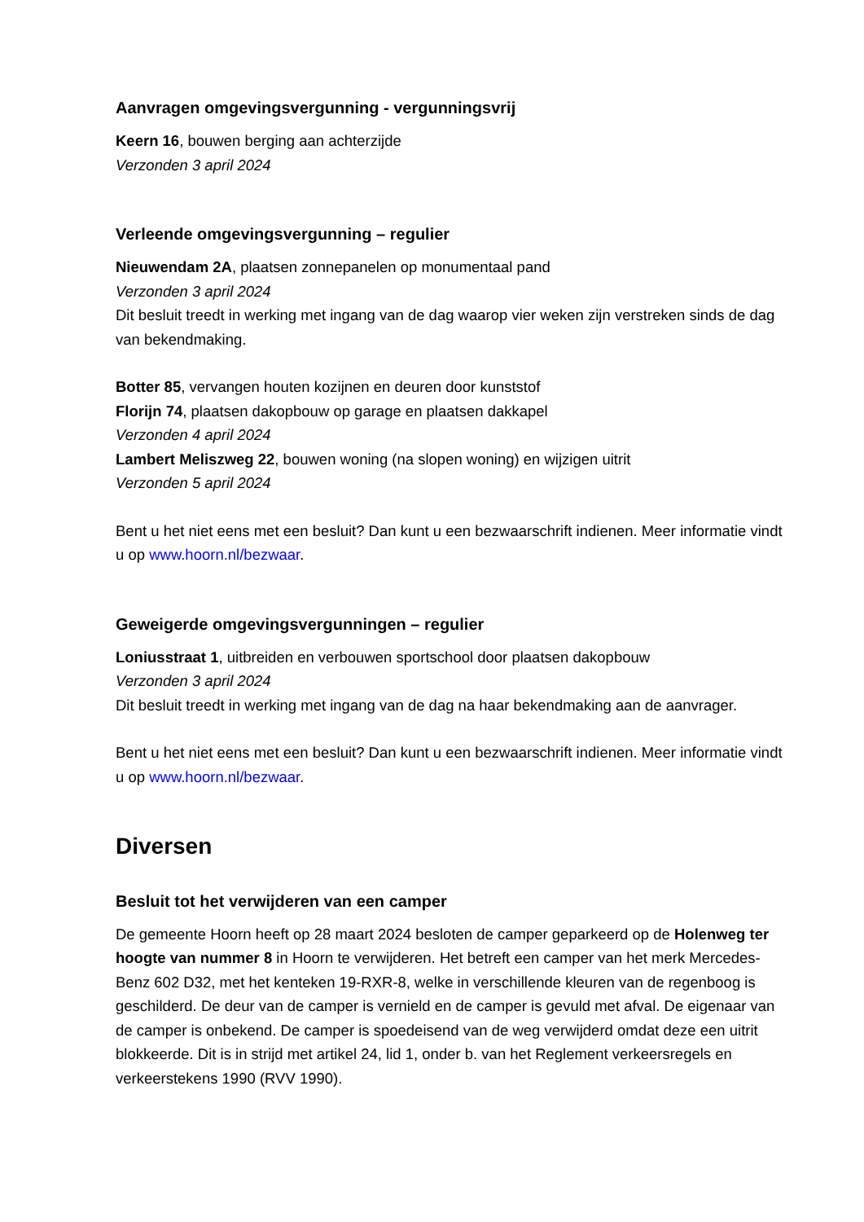Aanvragen omgevingsvergunning - vergunningsvrij
Keern 16, bouwen berging aan achterzijde
Verzonden 3 april 2024
Verleende omgevingsvergunning – regulier
Nieuwendam 2A, plaatsen zonnepanelen op monumentaal pand
Verzonden 3 april 2024
Dit besluit treedt in werking met ingang van de dag waarop vier weken zijn verstreken sinds de dag van bekendmaking.
Botter 85, vervangen houten kozijnen en deuren door kunststof
Florijn 74, plaatsen dakopbouw op garage en plaatsen dakkapel
Verzonden 4 april 2024
Lambert Meliszweg 22, bouwen woning (na slopen woning) en wijzigen uitrit
Verzonden 5 april 2024
Bent u het niet eens met een besluit? Dan kunt u een bezwaarschrift indienen. Meer informatie vindt u op www.hoorn.nl/bezwaar.
Geweigerde omgevingsvergunningen – regulier
Loniusstraat 1, uitbreiden en verbouwen sportschool door plaatsen dakopbouw
Verzonden 3 april 2024
Dit besluit treedt in werking met ingang van de dag na haar bekendmaking aan de aanvrager.
Bent u het niet eens met een besluit? Dan kunt u een bezwaarschrift indienen. Meer informatie vindt u op www.hoorn.nl/bezwaar.
Diversen
Besluit tot het verwijderen van een camper
De gemeente Hoorn heeft op 28 maart 2024 besloten de camper geparkeerd op de Holenweg ter hoogte van nummer 8 in Hoorn te verwijderen. Het betreft een camper van het merk Mercedes-Benz 602 D32, met het kenteken 19-RXR-8, welke in verschillende kleuren van de regenboog is geschilderd. De deur van de camper is vernield en de camper is gevuld met afval. De eigenaar van de camper is onbekend. De camper is spoedeisend van de weg verwijderd omdat deze een uitrit blokkeerde. Dit is in strijd met artikel 24, lid 1, onder b. van het Reglement verkeersregels en verkeerstekens 1990 (RVV 1990).